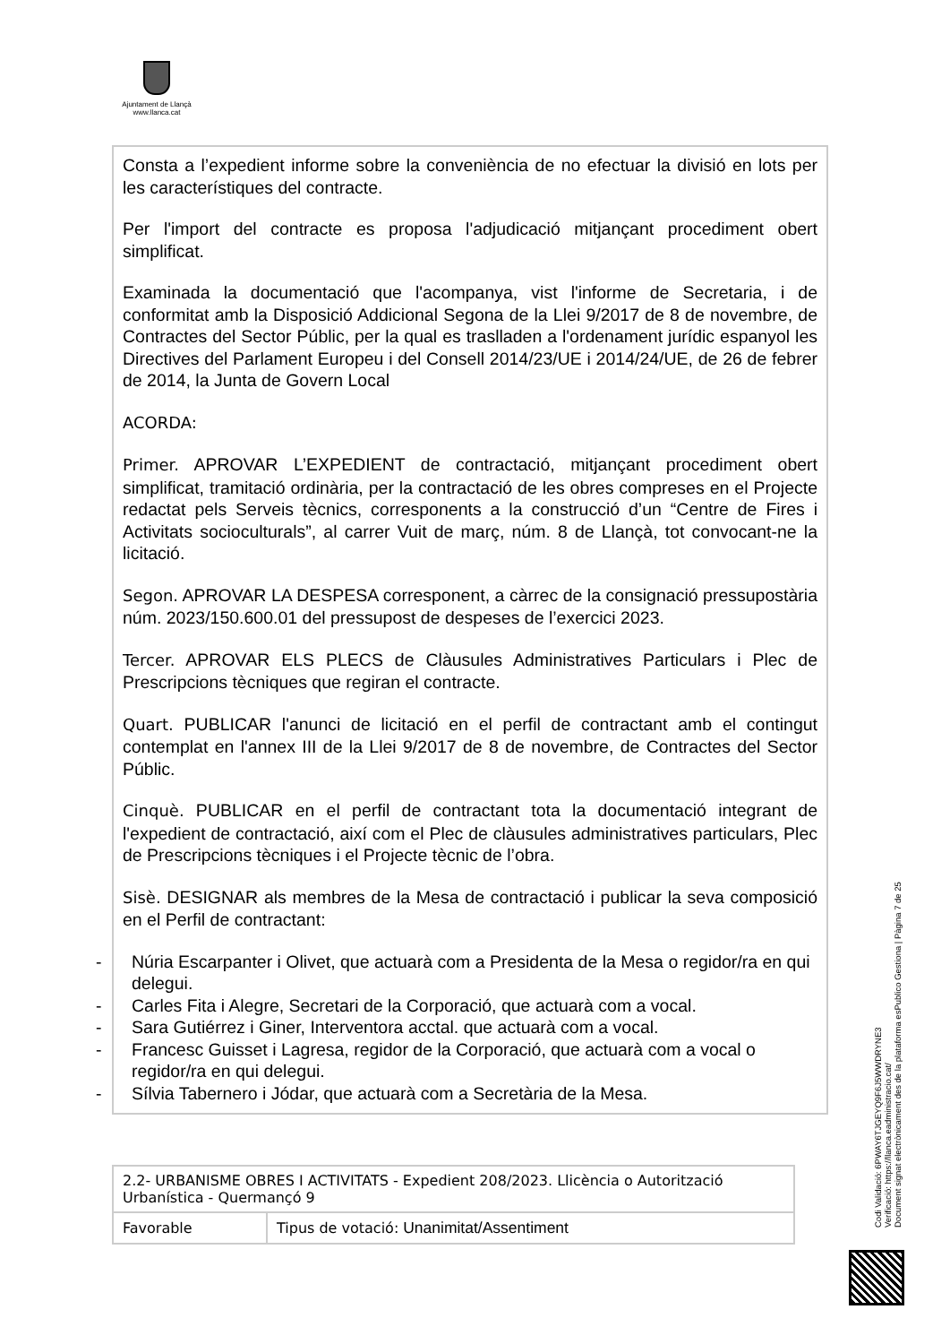Ajuntament de Llançà
www.llanca.cat
Consta a l’expedient informe sobre la conveniència de no efectuar la divisió en lots per les característiques del contracte.
Per l'import del contracte es proposa l'adjudicació mitjançant procediment obert simplificat.
Examinada la documentació que l'acompanya, vist l'informe de Secretaria, i de conformitat amb la Disposició Addicional Segona de la Llei 9/2017 de 8 de novembre, de Contractes del Sector Públic, per la qual es traslladen a l'ordenament jurídic espanyol les Directives del Parlament Europeu i del Consell 2014/23/UE i 2014/24/UE, de 26 de febrer de 2014, la Junta de Govern Local
ACORDA:
Primer. APROVAR L’EXPEDIENT de contractació, mitjançant procediment obert simplificat, tramitació ordinària, per la contractació de les obres compreses en el Projecte redactat pels Serveis tècnics, corresponents a la construcció d’un “Centre de Fires i Activitats socioculturals”, al carrer Vuit de març, núm. 8 de Llançà, tot convocant-ne la licitació.
Segon. APROVAR LA DESPESA corresponent, a càrrec de la consignació pressupostària núm. 2023/150.600.01 del pressupost de despeses de l’exercici 2023.
Tercer. APROVAR ELS PLECS de Clàusules Administratives Particulars i Plec de Prescripcions tècniques que regiran el contracte.
Quart. PUBLICAR l'anunci de licitació en el perfil de contractant amb el contingut contemplat en l'annex III de la Llei 9/2017 de 8 de novembre, de Contractes del Sector Públic.
Cinquè. PUBLICAR en el perfil de contractant tota la documentació integrant de l'expedient de contractació, així com el Plec de clàusules administratives particulars, Plec de Prescripcions tècniques i el Projecte tècnic de l’obra.
Sisè. DESIGNAR als membres de la Mesa de contractació i publicar la seva composició en el Perfil de contractant:
- Núria Escarpanter i Olivet, que actuarà com a Presidenta de la Mesa o regidor/ra en qui delegui.
- Carles Fita i Alegre, Secretari de la Corporació, que actuarà com a vocal.
- Sara Gutiérrez i Giner, Interventora acctal. que actuarà com a vocal.
- Francesc Guisset i Lagresa, regidor de la Corporació, que actuarà com a vocal o regidor/ra en qui delegui.
- Sílvia Tabernero i Jódar, que actuarà com a Secretària de la Mesa.
| 2.2- URBANISME OBRES I ACTIVITATS - Expedient 208/2023. Llicència o Autorització Urbanística - Quermançó 9 | |
| Favorable | Tipus de votació: Unanimitat/Assentiment |
Codi Validació: 6PWAY6TJGEYQ9F6J5WWDRYNE3
Verificació: https://llanca.eadministracio.cat/
Document signat electrònicament des de la plataforma esPublico Gestiona | Pàgina 7 de 25